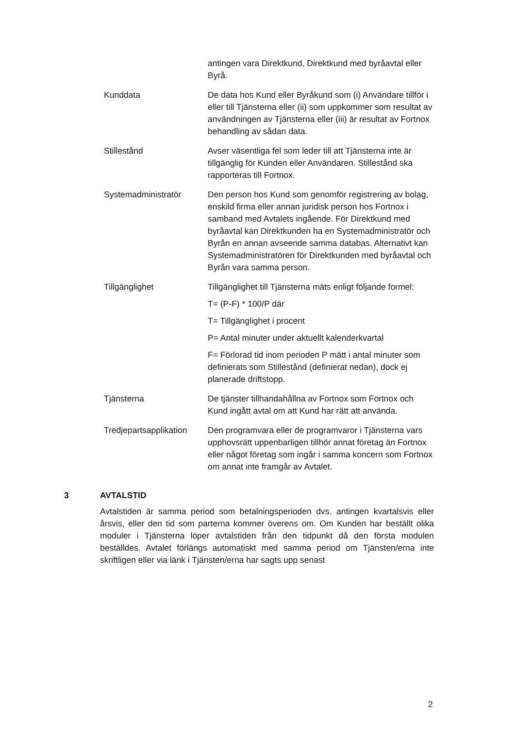antingen vara Direktkund, Direktkund med byråavtal eller Byrå.
Kunddata De data hos Kund eller Byråkund som (i) Användare tillför i eller till Tjänsterna eller (ii) som uppkommer som resultat av användningen av Tjänsterna eller (iii) är resultat av Fortnox behandling av sådan data.
Stillestånd Avser väsentliga fel som leder till att Tjänsterna inte är tillgänglig för Kunden eller Användaren. Stillestånd ska rapporteras till Fortnox.
Systemadministratör Den person hos Kund som genomför registrering av bolag, enskild firma eller annan juridisk person hos Fortnox i samband med Avtalets ingående. För Direktkund med byråavtal kan Direktkunden ha en Systemadministratör och Byrån en annan avseende samma databas. Alternativt kan Systemadministratören för Direktkunden med byråavtal och Byrån vara samma person.
Tillgänglighet Tillgänglighet till Tjänsterna mäts enligt följande formel:
T= (P-F) * 100/P där
T= Tillgänglighet i procent
P= Antal minuter under aktuellt kalenderkvartal
F= Förlorad tid inom perioden P mätt i antal minuter som definierats som Stillestånd (definierat nedan), dock ej planerade driftstopp.
Tjänsterna De tjänster tillhandahållna av Fortnox som Fortnox och Kund ingått avtal om att Kund har rätt att använda.
Tredjepartsapplikation
Den programvara eller de programvaror i Tjänsterna vars upphovsrätt uppenbarligen tillhör annat företag än Fortnox eller något företag som ingår i samma koncern som Fortnox om annat inte framgår av Avtalet.
3 AVTALSTID
Avtalstiden är samma period som betalningsperioden dvs. antingen kvartalsvis eller årsvis, eller den tid som parterna kommer överens om. Om Kunden har beställt olika moduler i Tjänsterna löper avtalstiden från den tidpunkt då den första modulen beställdes. Avtalet förlängs automatiskt med samma period om Tjänsten/erna inte skriftligen eller via länk i Tjänsten/erna har sagts upp senast
2